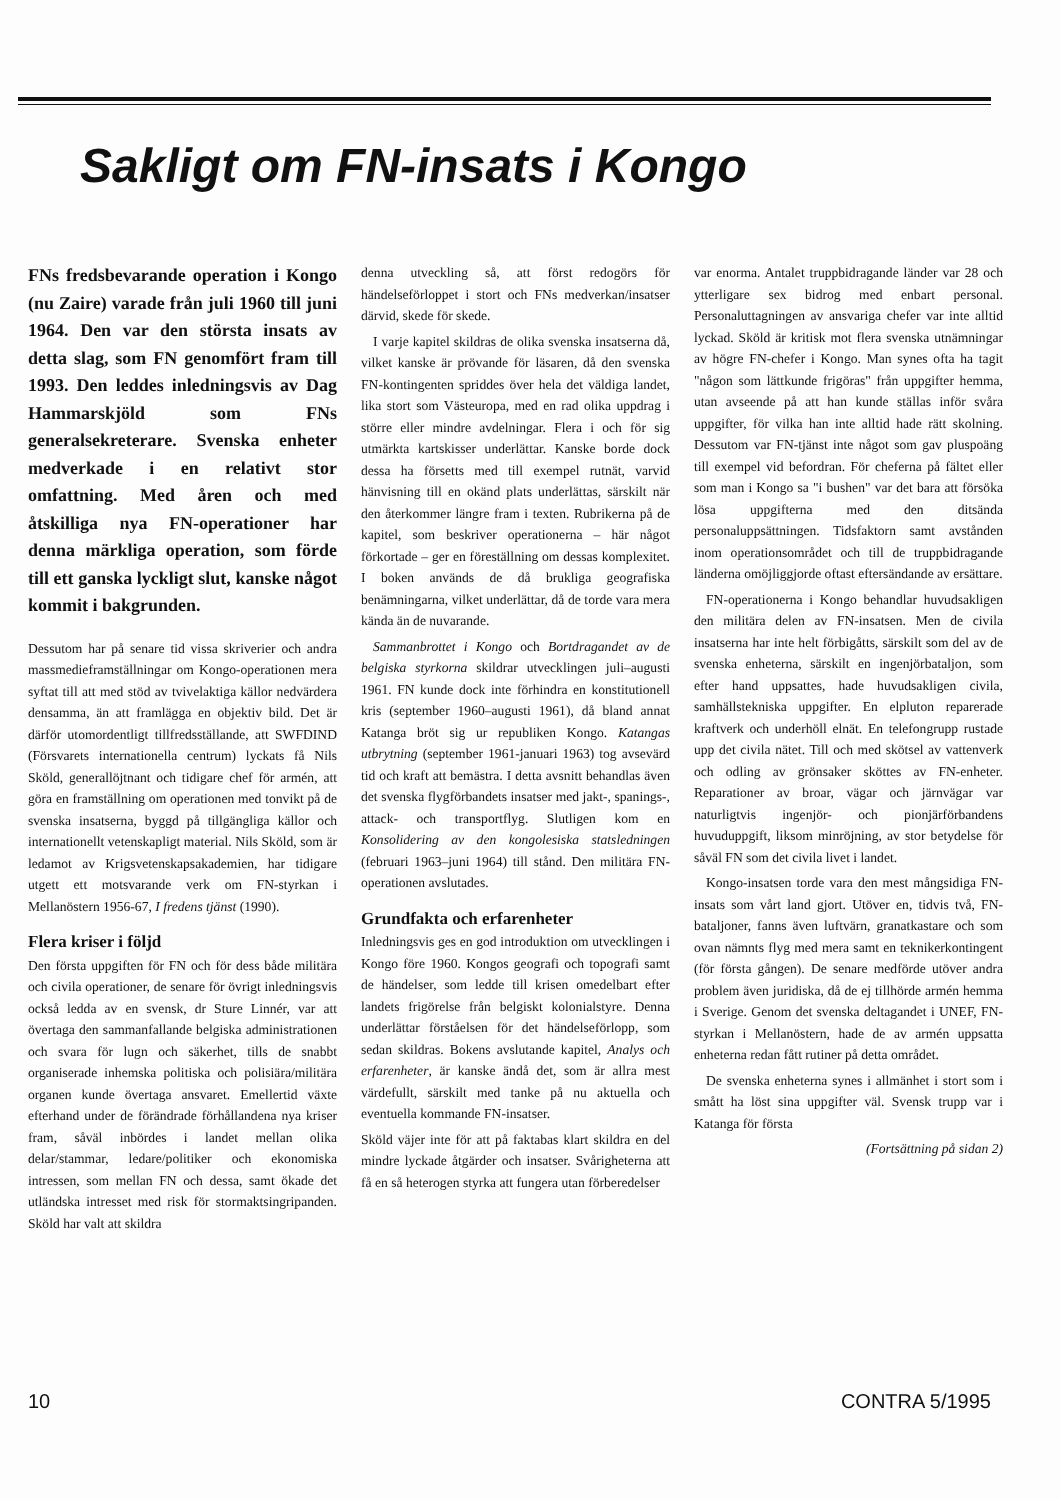Sakligt om FN-insats i Kongo
FNs fredsbevarande operation i Kongo (nu Zaire) varade från juli 1960 till juni 1964. Den var den största insats av detta slag, som FN genomfört fram till 1993. Den leddes inledningsvis av Dag Hammarskjöld som FNs generalsekreterare. Svenska enheter medverkade i en relativt stor omfattning. Med åren och med åtskilliga nya FN-operationer har denna märkliga operation, som förde till ett ganska lyckligt slut, kanske något kommit i bakgrunden.
Dessutom har på senare tid vissa skriverier och andra massmedieframställningar om Kongo-operationen mera syftat till att med stöd av tvivelaktiga källor nedvärdera densamma, än att framlägga en objektiv bild. Det är därför utomordentligt tillfredsställande, att SWFDIND (Försvarets internationella centrum) lyckats få Nils Sköld, generallöjtnant och tidigare chef för armén, att göra en framställning om operationen med tonvikt på de svenska insatserna, byggd på tillgängliga källor och internationellt vetenskapligt material. Nils Sköld, som är ledamot av Krigsvetenskapsakademien, har tidigare utgett ett motsvarande verk om FN-styrkan i Mellanöstern 1956-67, I fredens tjänst (1990).
Flera kriser i följd
Den första uppgiften för FN och för dess både militära och civila operationer, de senare för övrigt inledningsvis också ledda av en svensk, dr Sture Linnér, var att övertaga den sammanfallande belgiska administrationen och svara för lugn och säkerhet, tills de snabbt organiserade inhemska politiska och polisiära/militära organen kunde övertaga ansvaret. Emellertid växte efterhand under de förändrade förhållandena nya kriser fram, såväl inbördes i landet mellan olika delar/stammar, ledare/politiker och ekonomiska intressen, som mellan FN och dessa, samt ökade det utländska intresset med risk för stormaktsingripanden. Sköld har valt att skildra
denna utveckling så, att först redogörs för händelseförloppet i stort och FNs medverkan/insatser därvid, skede för skede.
I varje kapitel skildras de olika svenska insatserna då, vilket kanske är prövande för läsaren, då den svenska FN-kontingenten spriddes över hela det väldiga landet, lika stort som Västeuropa, med en rad olika uppdrag i större eller mindre avdelningar. Flera i och för sig utmärkta kartskisser underlättar. Kanske borde dock dessa ha försetts med till exempel rutnät, varvid hänvisning till en okänd plats underlättas, särskilt när den återkommer längre fram i texten. Rubrikerna på de kapitel, som beskriver operationerna – här något förkortade – ger en föreställning om dessas komplexitet. I boken används de då brukliga geografiska benämningarna, vilket underlättar, då de torde vara mera kända än de nuvarande.
Sammanbrottet i Kongo och Bortdragandet av de belgiska styrkorna skildrar utvecklingen juli–augusti 1961. FN kunde dock inte förhindra en konstitutionell kris (september 1960–augusti 1961), då bland annat Katanga bröt sig ur republiken Kongo. Katangas utbrytning (september 1961-januari 1963) tog avsevärd tid och kraft att bemästra. I detta avsnitt behandlas även det svenska flygförbandets insatser med jakt-, spanings-, attack- och transportflyg. Slutligen kom en Konsolidering av den kongolesiska statsledningen (februari 1963–juni 1964) till stånd. Den militära FN-operationen avslutades.
Grundfakta och erfarenheter
Inledningsvis ges en god introduktion om utvecklingen i Kongo före 1960. Kongos geografi och topografi samt de händelser, som ledde till krisen omedelbart efter landets frigörelse från belgiskt kolonialstyre. Denna underlättar förståelsen för det händelseförlopp, som sedan skildras. Bokens avslutande kapitel, Analys och erfarenheter, är kanske ändå det, som är allra mest värdefullt, särskilt med tanke på nu aktuella och eventuella kommande FN-insatser.
Sköld väjer inte för att på faktabas klart skildra en del mindre lyckade åtgärder och insatser. Svårigheterna att få en så heterogen styrka att fungera utan förberedelser
var enorma. Antalet truppbidragande länder var 28 och ytterligare sex bidrog med enbart personal. Personaluttagningen av ansvariga chefer var inte alltid lyckad. Sköld är kritisk mot flera svenska utnämningar av högre FN-chefer i Kongo. Man synes ofta ha tagit "någon som lättkunde frigöras" från uppgifter hemma, utan avseende på att han kunde ställas inför svåra uppgifter, för vilka han inte alltid hade rätt skolning. Dessutom var FN-tjänst inte något som gav pluspoäng till exempel vid befordran. För cheferna på fältet eller som man i Kongo sa "i bushen" var det bara att försöka lösa uppgifterna med den ditsända personaluppsättningen. Tidsfaktorn samt avstånden inom operationsområdet och till de truppbidragande länderna omöjliggjorde oftast eftersändande av ersättare.
FN-operationerna i Kongo behandlar huvudsakligen den militära delen av FN-insatsen. Men de civila insatserna har inte helt förbigåtts, särskilt som del av de svenska enheterna, särskilt en ingenjörbataljon, som efter hand uppsattes, hade huvudsakligen civila, samhällstekniska uppgifter. En elpluton reparerade kraftverk och underhöll elnät. En telefongrupp rustade upp det civila nätet. Till och med skötsel av vattenverk och odling av grönsaker sköttes av FN-enheter. Reparationer av broar, vägar och järnvägar var naturligtvis ingenjör- och pionjärförbandens huvuduppgift, liksom minröjning, av stor betydelse för såväl FN som det civila livet i landet.
Kongo-insatsen torde vara den mest mångsidiga FN-insats som vårt land gjort. Utöver en, tidvis två, FN-bataljoner, fanns även luftvärn, granatkastare och som ovan nämnts flyg med mera samt en teknikerkontingent (för första gången). De senare medförde utöver andra problem även juridiska, då de ej tillhörde armén hemma i Sverige. Genom det svenska deltagandet i UNEF, FN-styrkan i Mellanöstern, hade de av armén uppsatta enheterna redan fått rutiner på detta området.
De svenska enheterna synes i allmänhet i stort som i smått ha löst sina uppgifter väl. Svensk trupp var i Katanga för första
(Fortsättning på sidan 2)
10 CONTRA 5/1995